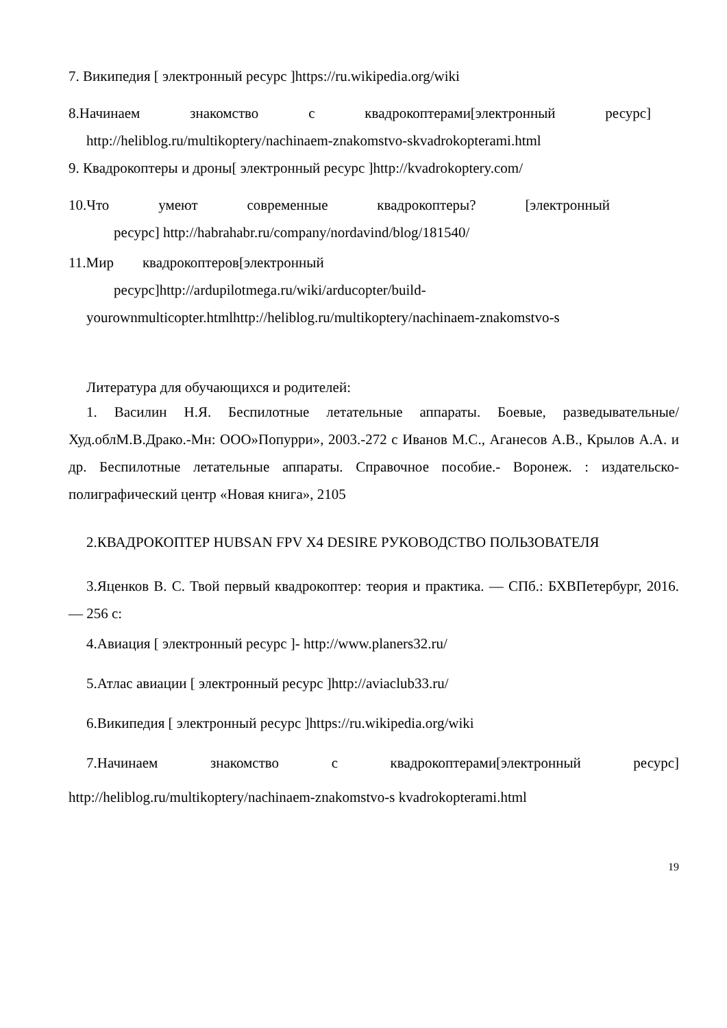7. Википедия [ электронный ресурс ]https://ru.wikipedia.org/wiki
8.Начинаем знакомство с квадрокоптерами[электронный ресурс]
http://heliblog.ru/multikoptery/nachinaem-znakomstvo-skvadrokopterami.html
9. Квадрокоптеры и дроны[ электронный ресурс ]http://kvadrokoptery.com/
10.Что умеют современные квадрокоптеры? [электронный
ресурс] http://habrahabr.ru/company/nordavind/blog/181540/
11.Мир квадрокоптеров[электронный
ресурс]http://ardupilotmega.ru/wiki/arducopter/build-
yourownmulticopter.htmlhttp://heliblog.ru/multikoptery/nachinaem-znakomstvo-s
Литература для обучающихся и родителей:
1. Василин Н.Я. Беспилотные летательные аппараты. Боевые, разведывательные/Худ.облМ.В.Драко.-Мн: ООО»Попурри», 2003.-272 с Иванов М.С., Аганесов А.В., Крылов А.А. и др. Беспилотные летательные аппараты. Справочное пособие.- Воронеж. : издательско-полиграфический центр «Новая книга», 2105
2.КВАДРОКОПТЕР HUBSAN FPV X4 DESIRE РУКОВОДСТВО ПОЛЬЗОВАТЕЛЯ
3.Яценков В. С. Твой первый квадрокоптер: теория и практика. — СПб.: БХВПетербург, 2016. — 256 с:
4.Авиация [ электронный ресурс ]- http://www.planers32.ru/
5.Атлас авиации [ электронный ресурс ]http://aviaclub33.ru/
6.Википедия [ электронный ресурс ]https://ru.wikipedia.org/wiki
7.Начинаем знакомство с квадрокоптерами[электронный ресурс]
http://heliblog.ru/multikoptery/nachinaem-znakomstvo-s kvadrokopterami.html
19